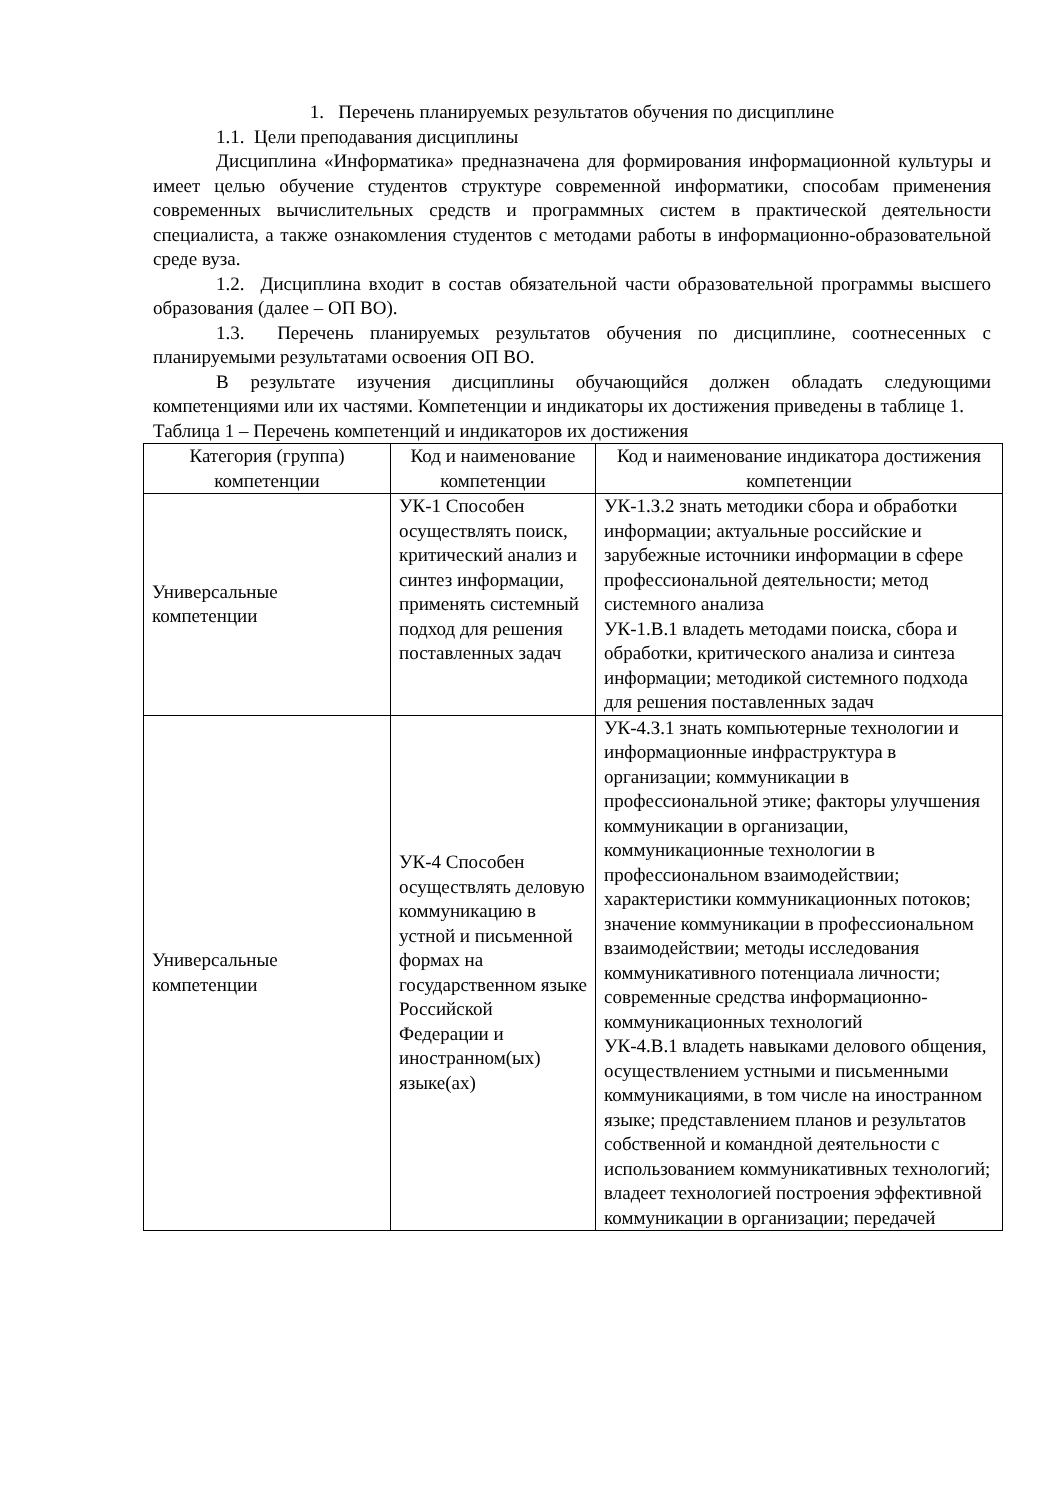1. Перечень планируемых результатов обучения по дисциплине
1.1. Цели преподавания дисциплины
Дисциплина «Информатика» предназначена для формирования информационной культуры и имеет целью обучение студентов структуре современной информатики, способам применения современных вычислительных средств и программных систем в практической деятельности специалиста, а также ознакомления студентов с методами работы в информационно-образовательной среде вуза.
1.2. Дисциплина входит в состав обязательной части образовательной программы высшего образования (далее – ОП ВО).
1.3. Перечень планируемых результатов обучения по дисциплине, соотнесенных с планируемыми результатами освоения ОП ВО.
В результате изучения дисциплины обучающийся должен обладать следующими компетенциями или их частями. Компетенции и индикаторы их достижения приведены в таблице 1.
Таблица 1 – Перечень компетенций и индикаторов их достижения
| Категория (группа) компетенции | Код и наименование компетенции | Код и наименование индикатора достижения компетенции |
| Универсальные компетенции | УК-1 Способен осуществлять поиск, критический анализ и синтез информации, применять системный подход для решения поставленных задач | УК-1.З.2 знать методики сбора и обработки информации; актуальные российские и зарубежные источники информации в сфере профессиональной деятельности; метод системного анализа УК-1.В.1 владеть методами поиска, сбора и обработки, критического анализа и синтеза информации; методикой системного подхода для решения поставленных задач |
| Универсальные компетенции | УК-4 Способен осуществлять деловую коммуникацию в устной и письменной формах на государственном языке Российской Федерации и иностранном(ых) языке(ах) | УК-4.З.1 знать компьютерные технологии и информационные инфраструктура в организации; коммуникации в профессиональной этике; факторы улучшения коммуникации в организации, коммуникационные технологии в профессиональном взаимодействии; характеристики коммуникационных потоков; значение коммуникации в профессиональном взаимодействии; методы исследования коммуникативного потенциала личности; современные средства информационно-коммуникационных технологий УК-4.В.1 владеть навыками делового общения, осуществлением устными и письменными коммуникациями, в том числе на иностранном языке; представлением планов и результатов собственной и командной деятельности с использованием коммуникативных технологий; владеет технологией построения эффективной коммуникации в организации; передачей |